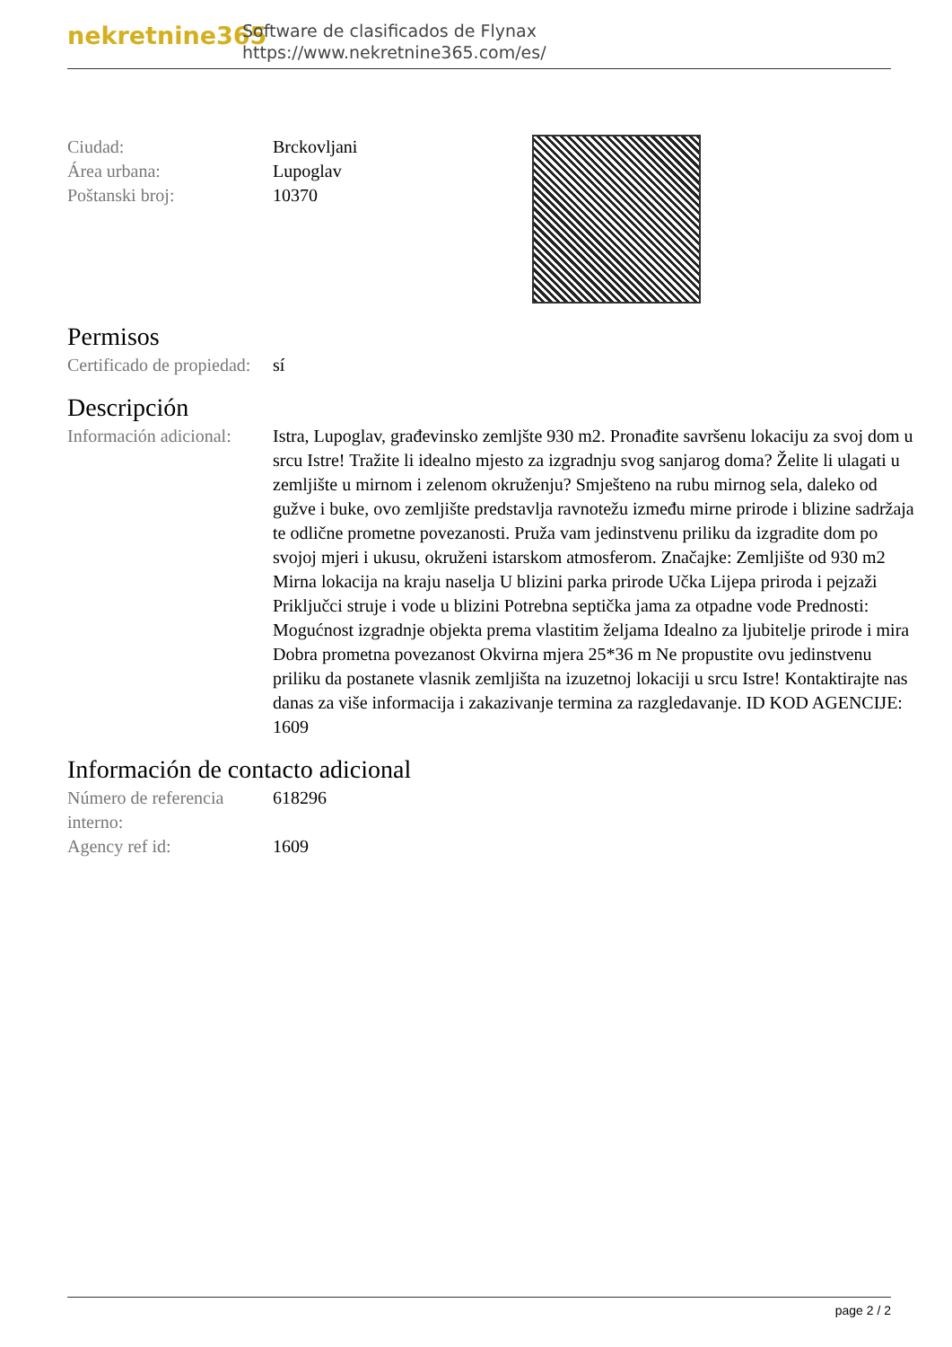nekretnine365
Software de clasificados de Flynax
https://www.nekretnine365.com/es/
| Ciudad: | Brckovljani |
| Área urbana: | Lupoglav |
| Poštanski broj: | 10370 |
Permisos
| Certificado de propiedad: | sí |
Descripción
| Información adicional: | Istra, Lupoglav, građevinsko zemljšte 930 m2. Pronađite savršenu lokaciju za svoj dom u srcu Istre! Tražite li idealno mjesto za izgradnju svog sanjarog doma? Želite li ulagati u zemljište u mirnom i zelenom okruženju? Smješteno na rubu mirnog sela, daleko od gužve i buke, ovo zemljište predstavlja ravnotežu između mirne prirode i blizine sadržaja te odlične prometne povezanosti. Pruža vam jedinstvenu priliku da izgradite dom po svojoj mjeri i ukusu, okruženi istarskom atmosferom. Značajke: Zemljište od 930 m2 Mirna lokacija na kraju naselja U blizini parka prirode Učka Lijepa priroda i pejzaži Priključci struje i vode u blizini Potrebna septička jama za otpadne vode Prednosti: Mogućnost izgradnje objekta prema vlastitim željama Idealno za ljubitelje prirode i mira Dobra prometna povezanost Okvirna mjera 25*36 m Ne propustite ovu jedinstvenu priliku da postanete vlasnik zemljišta na izuzetnoj lokaciji u srcu Istre! Kontaktirajte nas danas za više informacija i zakazivanje termina za razgledavanje. ID KOD AGENCIJE: 1609 |
Información de contacto adicional
| Número de referencia interno: | 618296 |
| Agency ref id: | 1609 |
page 2 / 2